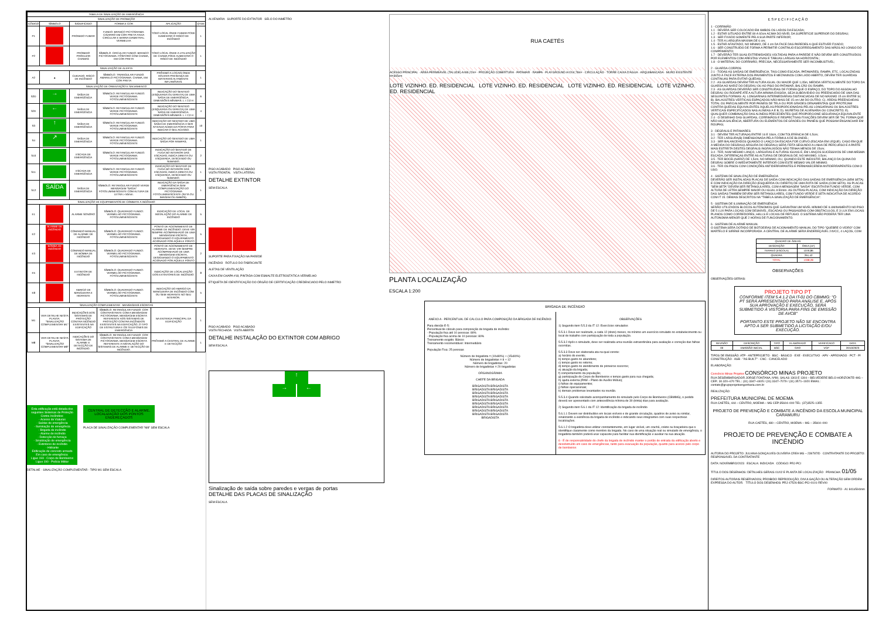| TABELA DE SINALIZAÇÃO DE EMERGÊNCIA | | | | | |
| --- | --- | --- | --- | --- | --- |
| SINALIZAÇÃO DE PROIBIÇÃO | | | | | |
| CÓDIGO | SÍMBOLO | SIGNIFICADO | FORMA E COR | APLICAÇÃO | QTDE |
| P1 | | PROIBIDO FUMAR | FUNDO: BRANCO PICTOGRAMA: CIGARRO EM COR PRETA FAIXA CIRCULAR E BARRA DIAMETRAL: VERMELHA | TODO LOCAL ONDE FUMAR PODE AUMENTAR O RISCO DE INCÊNDIO | 1 |
| P2 | | PROIBIDO PRODUZIR CHAMAS | SÍMBOLO: CIRCULAR FUNDO: BRANCO PICTOGRAMA: FÓSFORO COM CHAMA, EM COR PRETA | TODO LOCAL ONDE A UTILIZAÇÃO DE CHAMA PODE AUMENTAR O RISCO DE INCÊNDIO | 1 |
| SINALIZAÇÃO DE ALERTA | | | | | |
| A2 | ▲ | CUIDADO, RISCO DE INCÊNDIO | SÍMBOLO: TRIANGULAR FUNDO: AMARELO PICTOGRAMA: CHAMA, EM COR PRETA | PRÓXIMO A LOCAIS ONDE HOUVER PRESENÇA DE MATERIAIS ALTAMENTE INFLAMÁVEIS. | 1 |
| SINALIZAÇÃO DE ORIENTAÇÃO E SALVAMENTO | | | | | |
| S2D | → | SAÍDA DE EMERGÊNCIA | SÍMBOLO: RETANGULAR FUNDO: VERDE PICTOGRAMA: FOTOLUMINESCENTE | INDICAÇÃO DO SENTIDO (ESQUERDA OU DIREITA) DE UMA SAÍDA DE EMERGÊNCIA. DIMENSÕES MÍNIMAS: L = 2,0 H | 6 |
| S2E | ← | SAÍDA DE EMERGÊNCIA | SÍMBOLO: RETANGULAR FUNDO: VERDE PICTOGRAMA: FOTOLUMINESCENTE | INDICAÇÃO DO SENTIDO (ESQUERDA OU DIREITA) DE UMA SAÍDA DE EMERGÊNCIA. DIMENSÕES MÍNIMAS: L = 2,0 H | 4 |
| S3 | ↑ | SAÍDA DE EMERGÊNCIA | SÍMBOLO: RETANGULAR FUNDO: VERDE PICTOGRAMA: FOTOLUMINESCENTE | INDICAÇÃO DO SENTIDO DE UMA SAÍDA DE EMERGÊNCIA A SER AFIXADA ACIMA DA PORTA PARA INDICAR O SEU ACESSO. | 10 |
| S4 | ↗ | SAÍDA DE EMERGÊNCIA | SÍMBOLO: RETANGULAR FUNDO: VERDE PICTOGRAMA: FOTOLUMINESCENTE | INDICAÇÃO DO SENTIDO DE UMA SAÍDA POR RAMPAS; | 1 |
| S10 | | ESCADA DE EMERGÊNCIA | SÍMBOLO: RETANGULAR FUNDO: VERDE PICTOGRAMA: FOTOLUMINESCENTE | INDICAÇÃO DO SENTIDO DE FUGA NO INTERIOR DAS ESCADAS; INDICA DIREITA OU ESQUERDA, DESCENDO OU SUBINDO; | 2 |
| S11 | | ESCADA DE EMERGÊNCIA | SÍMBOLO: RETANGULAR FUNDO: VERDE PICTOGRAMA: FOTOLUMINESCENTE | INDICAÇÃO DO SENTIDO DE FUGA NO INTERIOR DAS ESCADAS; INDICA DIREITA OU ESQUERDA, DESCENDO OU SUBINDO; | 1 |
| S12 | SAÍDA | SAÍDA DE EMERGÊNCIA | SÍMBOLO: RETANGULAR FUNDO VERDE MENSAGEM "SAÍDA" FOTOLUMINESCENTE COM ALTURA DE LETRA > 50mm. | INDICAÇÃO DA SAÍDA DE EMERGÊNCIA SEM COMPLEMENTAÇÃO DO PICTOGRAMA FOTOLUMINESCENTE (SETA OU IMAGEM OU AMBOS). | 1 |
| SINALIZAÇÃO DE EQUIPAMENTOS DE COMBATE A INCÊNDIO | | | | | |
| E1 | | ALARME SONORO | SÍMBOLO: QUADRADO FUNDO: VERMELHO PICTOGRAMA: FOTOLUMINESCENTE | INDICAÇÃO DE LOCAL DE INSTALAÇÃO DO ALARME DE INCÊNDIO | 5 |
| E2 | ALARME DE INCÊNDIO | COMANDO MANUAL DE ALARME DE INCÊNDIO | SÍMBOLO: QUADRADO FUNDO: VERMELHO PICTOGRAMA: FOTOLUMINESCENTE | PONTO DE ACIONAMENTO DE ALARME DE INCÊNDIO. DEVE VIR SEMPRE ACOMPANHADO DE UMA MENSAGEM ESCRITA, DESIGNANDO O EQUIPAMENTO ACIONADO POR AQUELE PONTO | 5 |
| E3 | BOMBA DE INCÊNDIO | COMANDO MANUAL DE BOMBA DE INCÊNDIO | SÍMBOLO: QUADRADO FUNDO: VERMELHO PICTOGRAMA: FOTOLUMINESCENTE | PONTO DE ACIONAMENTO DE HIDRANTE. DEVE VIR SEMPRE ACOMPANHADO DE UMA MENSAGEM ESCRITA, DESIGNANDO O EQUIPAMENTO ACIONADO POR AQUELE PONTO | 2 |
| E5 | | EXTINTOR DE INCÊNDIO | SÍMBOLO: QUADRADO FUNDO: VERMELHO PICTOGRAMA: FOTOLUMINESCENTE | INDICAÇÃO DE LOCALIZAÇÃO DOS EXTINTORES DE INCÊNDIO. | 8 |
| E8 | | ABRIGO DE MANGUEIRA E HIDRANTE | SÍMBOLO: QUADRADO FUNDO: VERMELHO PICTOGRAMA: FOTOLUMINESCENTE | INDICAÇÃO DO ABRIGO DA MANGUEIRA DE INCÊNDIO COM OU SEM HIDRANTE NO SEU INTERIOR. | 5 |
| SINALIZAÇÃO COMPLEMENTAR - MENSAGENS ESCRITAS | | | | | |
| M1 | VER DETALHE NESTA PLANTA: "SINALIZAÇÃO COMPLEMENTAR M1" | INDICAÇÕES DOS SISTEMAS DE PROTEÇÃO CONTRA INCÊNDIO EXISTENTES NA EDIFICAÇÃO | SÍMBOLO: RETANGULAR FUNDO: COR CONTRASTANTE COM A MENSAGEM PICTOGRAMA: MENSAGEM ESCRITA REFERENTE AOS SISTEMAS DE PROTEÇÃO CONTRA INCÊNDIOS EXISTENTES NA EDIFICAÇÃO, O TIPO DE ESTRUTURA E OS TELEFONES DE EMERGÊNCIA | NA ENTRADA PRINCIPAL DA EDIFICAÇÃO | 1 |
| M8 | VER DETALHE NESTA PLANTA: "SINALIZAÇÃO COMPLEMENTAR M8" | INDICAÇÕES DO SISTEMA DE ALARME E DETECÇÃO DE INCÊNDIO. | SÍMBOLO: RETANGULAR FUNDO: COR CONTRASTANTE COM A MENSAGEM PICTOGRAMA: MENSAGEM ESCRITA REFERENTE A INSTALAÇÃO DO SISTEMAS DE ALARME E DETECÇÃO DE INCÊNDIO. | PRÓXIMO A CENTRAL DE ALARME E DETECÇÃO | 1 |
Esta edificação está dotada dos seguintes Sistemas de Proteção Contra Incêndios:
- Acesso de Viaturas
- Saídas de emergência
- Iluminação de emergência
- Brigada de incêndio
- Alarme de incêndio
- Detecção de fumaça
- Sinalização de emergência
- Extintores de incêndio
- Hidrante
Edificação de concreto armado
Em caso de emergência:
Ligue 193 - Corpo de Bombeiros
Ligue 190 - Polícia Militar
CENTRAL DE DETECÇÃO E ALARME. LOCALIZAÇÃO DOS PONTOS ENDEREÇADOS
PLACA DE SINALIZAÇÃO COMPLEMENTAR "M8" SEM ESCALA
DETALHE - SINALIZAÇÃO COMPLEMENTAR - TIPO M1 SEM ESCALA
ALVENARIA SUPORTE DO EXTINTOR SELO DO INMETRO
PISO ACABADO PISO ACABADO
VISTA FRONTAL VISTA LATERAL
DETALHE EXTINTOR
SEM ESCALA
SUPORTE PARA FIXAÇÃO NA PAREDE
INCÊNDIO RÓTULO DO FABRICANTE
ALETAS DE VENTILAÇÃO
CAIXA EM CHAPA #18, PINTADA COM ESMALTE ELETROSTÁTICA VERMELHO
ETIQUETA DE IDENTIFICAÇÃO DO ÓRGÃO DE CERTIFICAÇÃO CREDENCIADO PELO INMETRO
PISO ACABADO PISO ACABADO
VISTA FECHADA VISTA ABERTA
DETALHE INSTALAÇÃO DO EXTINTOR COM ABRIGO
SEM ESCALA
↑
→ ←
Sinalização de saída sobre paredes e vergas de portas
DETALHE DAS PLACAS DE SINALIZAÇÃO
SEM ESCALA
RUA CAETÉS
ACESSO PRINCIPAL · ÁREA PERMEÁVEL (TALUDE) A=89,22m² · PROJEÇÃO COBERTURA · PATAMAR · RAMPA · PLAYGROUND A=204,78m² · CIRCULAÇÃO · TORRE CAIXA D'ÁGUA · ARQUIBANCADA · MURO EXISTENTE H=365cm
LOTE VIZINHO. ED. RESIDENCIAL LOTE VIZINHO. ED. RESIDENCIAL LOTE VIZINHO. ED. RESIDENCIAL LOTE VIZINHO. ED. RESIDENCIAL
PLANTA LOCALIZAÇÃO
ESCALA 1:200
BRIGADA DE INCÊNDIO
ANEXO A - PERCENTUAL DE CÁLCULO PARA COMPOSIÇÃO DA BRIGADA DE INCÊNDIO:
Para divisão E-5:
Percentual de cálculo para composição de brigada de incêndio:
- População fixa até 10 pessoas: 80%
- População fixa acima de 10 pessoas: 80%
Treinamento exigido: Básico
Treinamento recomendável: Intermediário
População Fixa: 25 pessoas
Número de brigadista = (10x80%) + (15x80%)
Número de brigadistas = 8 + 12
Número de brigadistas: 20
Número de brigadistas = 20 brigadistas
ORGANOGRAMA
CHEFE DA BRIGADA
BRIGADISTA BRIGADISTA
BRIGADISTA BRIGADISTA
BRIGADISTA BRIGADISTA
BRIGADISTA BRIGADISTA
BRIGADISTA BRIGADISTA
BRIGADISTA BRIGADISTA
BRIGADISTA BRIGADISTA
BRIGADISTA BRIGADISTA
BRIGADISTA BRIGADISTA
BRIGADISTA
OBSERVAÇÕES
1) Segundo item 5.5.3 da IT 12: Exercícios simulados
5.5.3.1 Deve ser realizado, a cada 12 (doze) meses, no mínimo um exercício simulado no estabelecimento ou local de trabalho com participação de toda a população.
5.5.3.2 Após o simulado, deve ser realizada uma reunião extraordinária para avaliação e correção das falhas ocorridas.
5.5.3.3 Deve ser elaborada ata na qual conste:
a) horário do evento;
b) tempo gasto no abandono;
c) tempo gasto no retorno;
d) tempo gasto no atendimento de primeiros socorros;
e) atuação da brigada;
f) comportamento da população;
g) participação do Corpo de Bombeiros e tempo gasto para sua chegada;
h) ajuda externa (PAM – Plano de Auxílio Mútuo);
i) falhas de equipamentos;
j) falhas operacionais;
k) demais problemas levantados na reunião.
5.5.3.4 Quando solicitado acompanhamento do simulado pelo Corpo de Bombeiros (CBMMG), o pedido deverá ser apresentado com antecedência mínima de 30 (trinta) dias para avaliação.
2) Segundo item 5.6.1 da IT 12: Identificação da brigada de incêndio
5.6.1.1 Devem ser distribuídos em locais visíveis e de grande circulação, quadros de aviso ou similar, sinalizando a existência da brigada de incêndio e indicando seus integrantes com suas respectivas localizações.
5.6.1.2 O brigadista deve utilizar constantemente, em lugar visível, um crachá, colete ou braçadeira que o identifique claramente como membro da brigada. No caso de uma situação real ou simulado de emergência, o brigadista também poderá usar capacete para facilitar sua identificação e auxiliar na sua atuação.
6 - É de responsabilidade do chefe da brigada de incêndio manter o portão de entrada da edificação aberto e desobstruído em caso de emergências, tanto para evacuação da população, quanto para acesso pelo corpo de bombeiros
E S P E C I F I C A Ç Ã O
1 - CORRIMÃO
1.1 - DEVERÁ SER COLOCADO EM AMBOS OS LADOS DA ESCADA;
1.2 - ESTAR SITUADO ENTRE 80 A 92cm ACIMA DO NÍVEL DA SUPERFÍCIE SUPERIOR DO DEGRAU;
1.3 - SER FIXADO SOMENTE PELA SUA PARTE INFERIOR;
1.4 - TER A LARGURA MÁXIMA DE 6 cm;
1.5 - ESTAR AFASTADO, NO MÍNIMO, DE 4 cm DA FACE DAS PAREDES A QUE ESTIVER FIXADO;
1.6 - SER CONSTRUÍDO DE FORMA A PERMITIR CONTÍNUO ESCORREGAMENTO DAS MÃOS AO LONGO DO COMPRIMENTO;
1.7 - DEVERÃO TER SUAS EXTREMIDADES VOLTADAS PARA A PAREDE E NÃO DEVEM SER CONSTRUÍDOS POR ELEMENTOS COM ARESTAS VIVAS E TÁBUAS LARGAS NA HORIZONTAL;
1.8 - O MATERIAL DO CORRIMÃO, PRECISA, NECESSARIAMENTE SER INCOMBUSTÍVEL;
2 - GUARDA-CORPOS
2.1 - TODAS AS SAÍDAS DE EMERGÊNCIA, TAIS COMO ESCADA, PATAMARES, RAMPA, ETC. LOCALIZADAS JUNTO À FACE EXTERNA DOS PAVIMENTOS E MEZANINOS COM LADO ABERTO, DEVEM TER GUARDAS CONTÍNUAS PARA EVITAR QUEDAS;
2.2 - AS GUARDAS DEVEM TER ALTURA IGUAL OU MAIOR QUE 1,05m, MEDIDA VERTICALMENTE DO TOPO DA GUARDA AO NARIZ DO DEGRAU OU AO PISO DO PATAMAR, BALCÃO OU RAMPA;
2.3 - AS GUARDAS DEVERÃO SER CONSTRUÍDAS DE FORMA QUE O ESPAÇO, DO TOPO DO ASSOALHO DEGRAU OU RODAPÉ ATÉ A ALTURA MÍNIMA EXIGIDA, SEJA SUBDIVIDIDO OU PREENCHIDO DE UMA DAS SEGUINTES FORMAS: A). LONGARINAS INTERMEDIÁRIAS DISTANCIADAS DE NO MÁXIMO 15 cm ENTRE SI; B). BALAÚSTRES VERTICAIS ESPAÇADOS NÃO MAIS DE 15 cm UM DO OUTRO; C). ÁREAS PREENCHIDAS TOTAL OU PARCIALMENTE POR PAINÉIS DE TELA OU POR GRADES ORNAMENTAIS QUE PROTEJAM CONTRA QUEDAS EQUIVALENTES ÀQUELAS PROPORCIONADAS PELAS LONGARINAS OU BALAÚSTRES VERTICAIS ESPECIFICADOS NAS ALÍNEAS A E B; D). MURETAS DE ALVENARIA OU CONCRETO; E). QUALQUER COMBINAÇÃO DAS ALÍNEAS PRECEDENTES QUE PROPORCIONE SEGURANÇA EQUIVALENTE
2.4 - O DESENHO DAS GUARDAS, CORRIMÃOS E RESPECTIVAS FIXAÇÕES DEVEM SER DE TAL FORMA QUE NÃO HAJA SALIÊNCIA, ABERTURA OU ELEMENTOS DE GRADES OU PAINÉIS QUE POSSAM ENGANCHAR EM ROUPAS;
3 - DEGRAUS E PATAMARES
3.1 - DEVEM TER ALTURA(H) ENTRE 16 E 18cm, COM TOLERÂNCIA DE 0,5cm;
3.2 - TER LARGURA(B) DIMENSIONADA PELA FÓRMULA DE BLONDEL;
3.3 - SER BALANCEADOS QUANDO O LANÇO DA ESCADA FOR CURVO (ESCADA EM LEQUE). CASO EM QUE A MEDIDA DO DEGRAU(LARGURA DO DEGRAU) SERÁ FEITA SEGUNDO A LINHA DE PERCURSO E A PARTE MAIS ESTREITA DESTES DEGRAUS INGRAUXIDOS NÃO TENHA MENOS DE 15cm;
3.4 - TER, NUM MESMO LANÇO, LARGURAS E ALTURAS IGUAIS E, EM LANÇOS SUCESSIVOS DE UMA MESMA ESCADA, DIFERENÇAS ENTRE AS ALTURAS DE DEGRAUS DE, NO MÁXIMO, 0,5cm;
3.5 - TER BOCEL(NARIZ) DE 1,5cm, NO MÍNIMO, OU, QUANDO ESTE INEXISTIR, BALANÇO DA QUINA DO DEGRAU SOBRE O IMEDIATAMENTE INFERIOR COM ESTE MESMO VALOR MÍNIMO.
3.6 - TER OS PISOS COM CONDIÇÕES ANTIDERRAPANTES E PERMANECEREM ANTIDERRAPENTES COM O USO.
4 - SISTEMA DE SINALIZAÇÃO DE EMERGÊNCIA
DEVERÃO SER INSTALADAS PLACAS DE SAÍDA COM INDICAÇÃO DAS SAÍDAS DE EMERGÊNCIA (SEM SETA) E COM INDICAÇÃO DA DIREÇÃO (ESQUERDA OU DIREITA) DE UMA ROTA DE SAÍDA (COM SETA). AS PLACAS "SEM SETA" DEVEM SER RETANGULARES, COM A MENSAGEM "SAÍDA" ESCRITA EM FUNDO VERDE, COM ALTURA DE LETRA SEMPRE MAIOR OU IGUAL A 50mm. AS OUTRAS PLACAS, COM INDICAÇÃO DA DIREÇÃO DAS SAÍDAS TAMBÉM DEVEM SER RETANGULARES, COM FUNDO VERDE E SETA INDICATIVA DE ACORDO COM IT 15. DEMAIS DESCRITOS NA "TABELA-SINALIZAÇÃO DE EMERGÊNCIA".
5 - SISTEMA DE ILUMINAÇÃO DE EMERGÊNCIA
SERÃO UTILIZADOS BLOCOS AUTÔNOMOS QUE GARANTAM UM NÍVEL MÍNIMO DE ILUMINAMENTO NO PISO DE 5 LUX PARA LOCAIS COM DESNÍVEL, ESCADAS OU PASSAGENS COM OBSTÁCULOS, E 3 LUX EM LOCAIS PLANOS COMO CORREDORES, HALLS E LOCAIS DE REFÚGIO. O SISTEMA NÃO PODERÁ TER UMA AUTONOMIA MENOR QUE 2 HORAS DE FUNCIONAMENTO.
6 - SISTEMA DE ALARME MANUAL
O SISTEMA SERÁ DOTADO DE BOTOEIRAS DE ACIONAMENTO MANUAL DO TIPO "QUEBRE O VIDRO" COM MARTELO E SIRENE INCORPORADA. A CENTRAL DE ALARME SERÁ ENDEREÇÁVEL 24VCC, 4 LAÇOS, COM
| QUADRO DE ÁREAS | |
| --- | --- |
| DESCRIÇÃO | ÁREA (m²) |
| TERREO (ESCOLA) | 1076,86 |
| QUADRA | 261,42 |
| TOTAL | 1338,28 |
OBSERVAÇÕES
OBSERVAÇÕES GERAIS:
PROJETO TIPO PT
CONFORME ITEM 5.4.1.2 DA IT-01 DO CBMMG: "O PT SERÁ APRESENTADO PARA ANÁLISE E, APÓS SUA APROVAÇÃO E EXECUÇÃO, SERÁ SUBMETIDO À VISTORIA PARA FINS DE EMISSÃO DE AVCB"
PORTANTO ESTE PROJETO NÃO SE ENCONTRA APTO A SER SUBMETIDO A LICITAÇÃO E/OU EXECUÇÃO.
| REVISÃO | DESCRIÇÃO | TIPO | ELABORADO | VERIFICADO | DATA |
| --- | --- | --- | --- | --- | --- |
| 00 | EMISSÃO INICIAL | BSC | GRO | VGP | 20/10/2023 |
TIPOS DE EMISSÃO: ATP - ANTEPROJETO · BSC - BÁSICO · EXE - EXECUTIVO · APV - APROVADO · PCT - P/ CONSTRUÇÃO · ASB - "AS BUILT" · CNC - CANCELADO
ELABORAÇÃO:
Consórcio Minas Projetos CONSÓRCIO MINAS PROJETO
RUA DESEMBARGADOR JORGE FONTANA, Nº80, SALAS 1303 E 1304 – BELVEDERE BELO HORIZONTE–MG – CEP.: 30.320–670 TEL.: (31) 3347–4405 / (31) 3347–7079 / (31) 3571–1920 EMAIL: contato@grupoprojetoengenharia.com.br
REALIZAÇÃO:
PREFEITURA MUNICIPAL DE MOEMA
RUA CAETÉS, 444 – CENTRO, MOEMA – MG CEP:35604–000 TEL: (37)3525–1355
PROJETO DE PREVENÇÃO E COMBATE A INCÊNDIO DA ESCOLA MUNICIPAL CARAMURU
RUA CAETÉS, 480 – CENTRO, MOEMA – MG – 35604–000
PROJETO DE PREVENÇÃO E COMBATE A INCÊNDIO
AUTORIA DO PROJETO: JULIANA GONÇALVES OLIVEIRA CREA MG – 239787/D CONTRATANTE DO PROJETO: RESPONSÁVEL DA CONTRATANTE
DATA: NOVEMBRO/2023 ESCALA: INDICADA CÓDIGO: PRJ-PCI
TÍTULO DOS DESENHOS: DETALHES GERAIS 01/02 E PLANTA DE LOCALIZAÇÃO PRANCHA: 01/05
DIREITOS AUTORAIS RESERVADOS; PROIBIDO REPRODUÇÃO, DIVULGAÇÃO OU ALTERAÇÃO SEM ORDEM EXPRESSA DO AUTOR. TÍTULO DOS DESENHOS: PRJ-47526-BSC-PCI-0101-REV00
FORMATO - A1 841x594mm